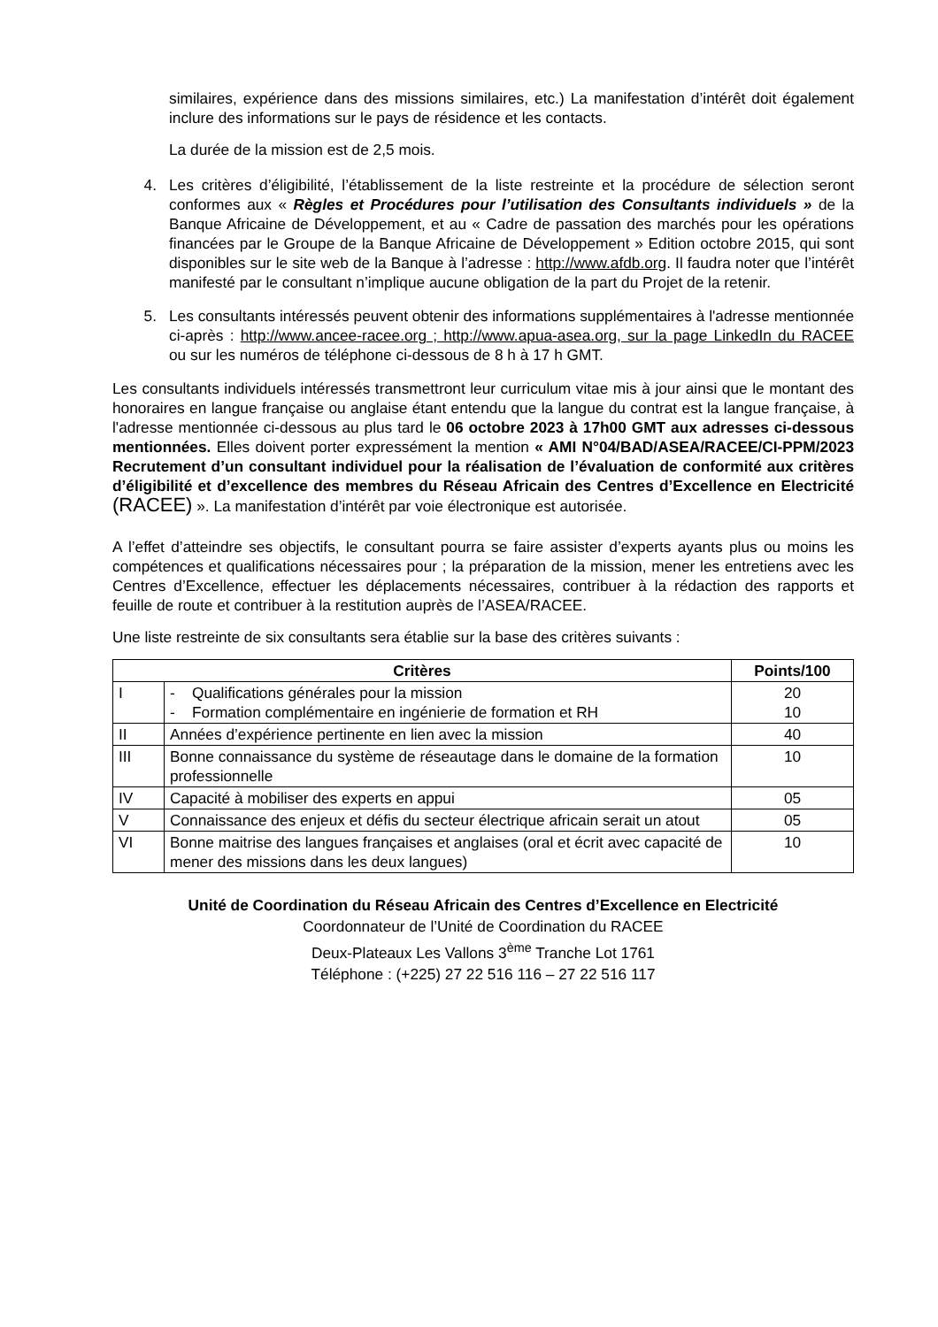similaires, expérience dans des missions similaires, etc.) La manifestation d’intérêt doit également inclure des informations sur le pays de résidence et les contacts.
La durée de la mission est de 2,5 mois.
4. Les critères d’éligibilité, l’établissement de la liste restreinte et la procédure de sélection seront conformes aux « Règles et Procédures pour l’utilisation des Consultants individuels » de la Banque Africaine de Développement, et au « Cadre de passation des marchés pour les opérations financées par le Groupe de la Banque Africaine de Développement » Edition octobre 2015, qui sont disponibles sur le site web de la Banque à l’adresse : http://www.afdb.org. Il faudra noter que l’intérêt manifesté par le consultant n’implique aucune obligation de la part du Projet de la retenir.
5. Les consultants intéressés peuvent obtenir des informations supplémentaires à l'adresse mentionnée ci-après : http://www.ancee-racee.org ; http://www.apua-asea.org, sur la page LinkedIn du RACEE ou sur les numéros de téléphone ci-dessous de 8 h à 17 h GMT.
Les consultants individuels intéressés transmettront leur curriculum vitae mis à jour ainsi que le montant des honoraires en langue française ou anglaise étant entendu que la langue du contrat est la langue française, à l'adresse mentionnée ci-dessous au plus tard le 06 octobre 2023 à 17h00 GMT aux adresses ci-dessous mentionnées. Elles doivent porter expressément la mention « AMI N°04/BAD/ASEA/RACEE/CI-PPM/2023 Recrutement d’un consultant individuel pour la réalisation de l’évaluation de conformité aux critères d’éligibilité et d’excellence des membres du Réseau Africain des Centres d’Excellence en Electricité (RACEE) ». La manifestation d’intérêt par voie électronique est autorisée.
A l’effet d’atteindre ses objectifs, le consultant pourra se faire assister d’experts ayants plus ou moins les compétences et qualifications nécessaires pour ; la préparation de la mission, mener les entretiens avec les Centres d’Excellence, effectuer les déplacements nécessaires, contribuer à la rédaction des rapports et feuille de route et contribuer à la restitution auprès de l’ASEA/RACEE.
Une liste restreinte de six consultants sera établie sur la base des critères suivants :
| Critères | | Points/100 |
| --- | --- | --- |
| I | - Qualifications générales pour la mission - Formation complémentaire en ingénierie de formation et RH | 20 10 |
| II | Années d’expérience pertinente en lien avec la mission | 40 |
| III | Bonne connaissance du système de réseautage dans le domaine de la formation professionnelle | 10 |
| IV | Capacité à mobiliser des experts en appui | 05 |
| V | Connaissance des enjeux et défis du secteur électrique africain serait un atout | 05 |
| VI | Bonne maitrise des langues françaises et anglaises (oral et écrit avec capacité de mener des missions dans les deux langues) | 10 |
Unité de Coordination du Réseau Africain des Centres d’Excellence en Electricité
Coordonnateur de l’Unité de Coordination du RACEE
Deux-Plateaux Les Vallons 3<sup>ème</sup> Tranche Lot 1761
Téléphone : (+225) 27 22 516 116 – 27 22 516 117